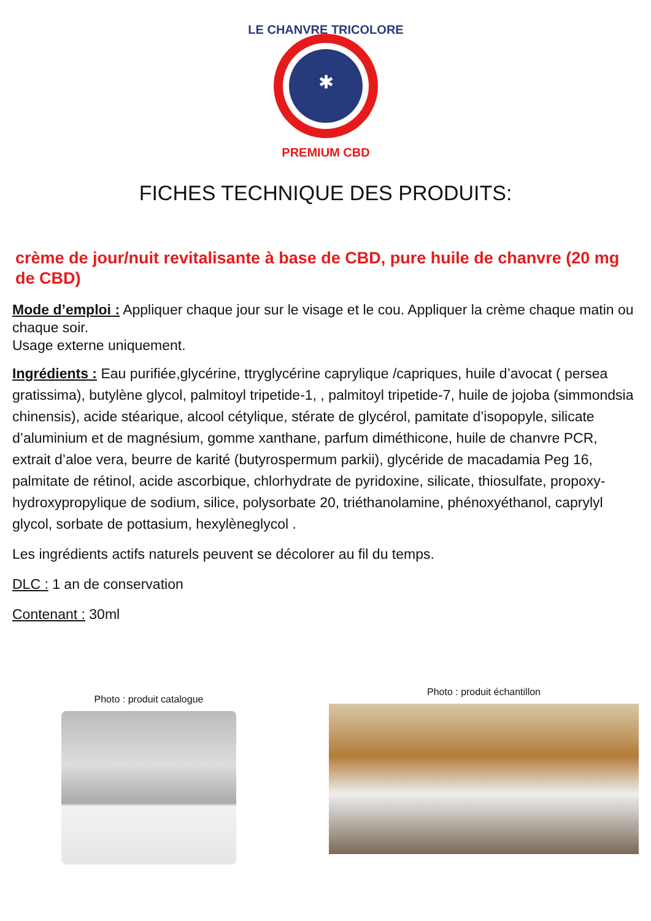LE CHANVRE TRICOLORE
PREMIUM CBD
✱
FICHES TECHNIQUE DES PRODUITS:
crème de jour/nuit revitalisante à base de CBD, pure huile de chanvre (20 mg de CBD)
Mode d’emploi : Appliquer chaque jour sur le visage et le cou. Appliquer la crème chaque matin ou chaque soir.
Usage externe uniquement.
Ingrédients : Eau purifiée,glycérine, ttryglycérine caprylique /capriques, huile d’avocat ( persea gratissima), butylène glycol, palmitoyl tripetide-1, , palmitoyl tripetide-7, huile de jojoba (simmondsia chinensis), acide stéarique, alcool cétylique, stérate de glycérol, pamitate d’isopopyle, silicate
d’aluminium et de magnésium, gomme xanthane, parfum diméthicone, huile de chanvre PCR, extrait d’aloe vera, beurre de karité (butyrospermum parkii), glycéride de macadamia Peg 16, palmitate de rétinol, acide ascorbique, chlorhydrate de pyridoxine, silicate, thiosulfate, propoxy- hydroxypropylique de sodium, silice, polysorbate 20, triéthanolamine, phénoxyéthanol, caprylyl glycol, sorbate de pottasium, hexylèneglycol .
Les ingrédients actifs naturels peuvent se décolorer au fil du temps.
DLC : 1 an de conservation
Contenant : 30ml
Photo : produit catalogue
Photo : produit échantillon